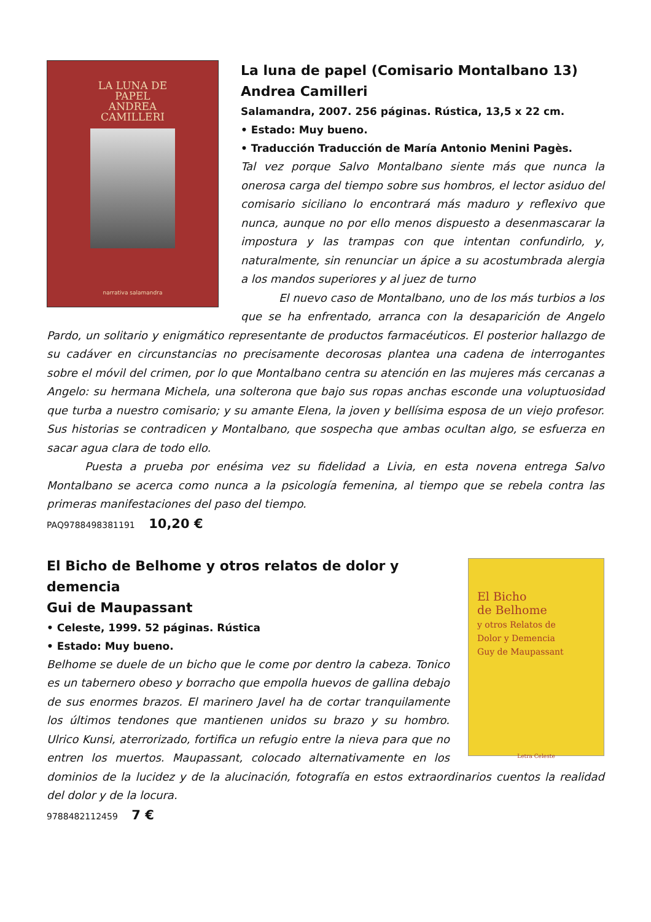LA LUNA DE
PAPEL
ANDREA
CAMILLERI
narrativa salamandra
La luna de papel (Comisario Montalbano 13)
Andrea Camilleri
Salamandra, 2007. 256 páginas. Rústica, 13,5 x 22 cm.
• Estado: Muy bueno.
• Traducción Traducción de María Antonio Menini Pagès.
Tal vez porque Salvo Montalbano siente más que nunca la onerosa carga del tiempo sobre sus hombros, el lector asiduo del comisario siciliano lo encontrará más maduro y reflexivo que nunca, aunque no por ello menos dispuesto a desenmascarar la impostura y las trampas con que intentan confundirlo, y, naturalmente, sin renunciar un ápice a su acostumbrada alergia a los mandos superiores y al juez de turno
El nuevo caso de Montalbano, uno de los más turbios a los que se ha enfrentado, arranca con la desaparición de Angelo Pardo, un solitario y enigmático representante de productos farmacéuticos. El posterior hallazgo de su cadáver en circunstancias no precisamente decorosas plantea una cadena de interrogantes sobre el móvil del crimen, por lo que Montalbano centra su atención en las mujeres más cercanas a Angelo: su hermana Michela, una solterona que bajo sus ropas anchas esconde una voluptuosidad que turba a nuestro comisario; y su amante Elena, la joven y bellísima esposa de un viejo profesor. Sus historias se contradicen y Montalbano, que sospecha que ambas ocultan algo, se esfuerza en sacar agua clara de todo ello.
Puesta a prueba por enésima vez su fidelidad a Livia, en esta novena entrega Salvo Montalbano se acerca como nunca a la psicología femenina, al tiempo que se rebela contra las primeras manifestaciones del paso del tiempo.
PAQ9788498381191 10,20 €
El Bicho
de Belhome
y otros Relatos de
Dolor y Demencia
Guy de Maupassant
Letra Celeste
El Bicho de Belhome y otros relatos de dolor y demencia
Gui de Maupassant
• Celeste, 1999. 52 páginas. Rústica
• Estado: Muy bueno.
Belhome se duele de un bicho que le come por dentro la cabeza. Tonico es un tabernero obeso y borracho que empolla huevos de gallina debajo de sus enormes brazos. El marinero Javel ha de cortar tranquilamente los últimos tendones que mantienen unidos su brazo y su hombro. Ulrico Kunsi, aterrorizado, fortifica un refugio entre la nieva para que no entren los muertos. Maupassant, colocado alternativamente en los dominios de la lucidez y de la alucinación, fotografía en estos extraordinarios cuentos la realidad del dolor y de la locura.
9788482112459 7 €